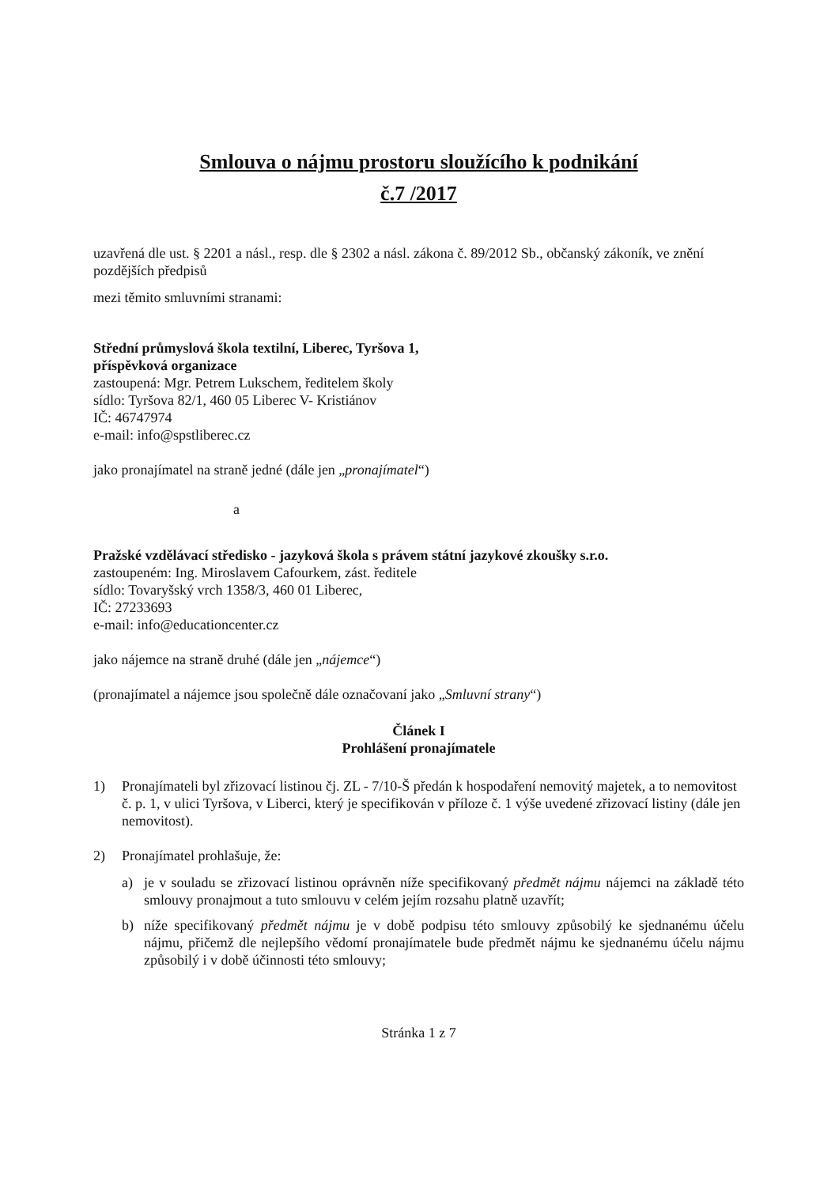Smlouva o nájmu prostoru sloužícího k podnikání
č.7 /2017
uzavřená dle ust. § 2201 a násl., resp. dle § 2302 a násl. zákona č. 89/2012 Sb., občanský zákoník, ve znění pozdějších předpisů
mezi těmito smluvními stranami:
Střední průmyslová škola textilní, Liberec, Tyršova 1,
příspěvková organizace
zastoupená: Mgr. Petrem Lukschem, ředitelem školy
sídlo: Tyršova 82/1, 460 05 Liberec V- Kristiánov
IČ: 46747974
e-mail: info@spstliberec.cz
jako pronajímatel na straně jedné (dále jen „pronajímatel“)
a
Pražské vzdělávací středisko - jazyková škola s právem státní jazykové zkoušky s.r.o.
zastoupeném: Ing. Miroslavem Cafourkem, zást. ředitele
sídlo: Tovaryšský vrch 1358/3, 460 01 Liberec,
IČ: 27233693
e-mail: info@educationcenter.cz
jako nájemce na straně druhé (dále jen „nájemce“)
(pronajímatel a nájemce jsou společně dále označovaní jako „Smluvní strany“)
Článek I
Prohlášení pronajímatele
1) Pronajímateli byl zřizovací listinou čj. ZL - 7/10-Š předán k hospodaření nemovitý majetek, a to nemovitost č. p. 1, v ulici Tyršova, v Liberci, který je specifikován v příloze č. 1 výše uvedené zřizovací listiny (dále jen nemovitost).
2) Pronajímatel prohlašuje, že:
a) je v souladu se zřizovací listinou oprávněn níže specifikovaný předmět nájmu nájemci na základě této smlouvy pronajmout a tuto smlouvu v celém jejím rozsahu platně uzavřít;
b) níže specifikovaný předmět nájmu je v době podpisu této smlouvy způsobilý ke sjednanému účelu nájmu, přičemž dle nejlepšího vědomí pronajímatele bude předmět nájmu ke sjednanému účelu nájmu způsobilý i v době účinnosti této smlouvy;
Stránka 1 z 7